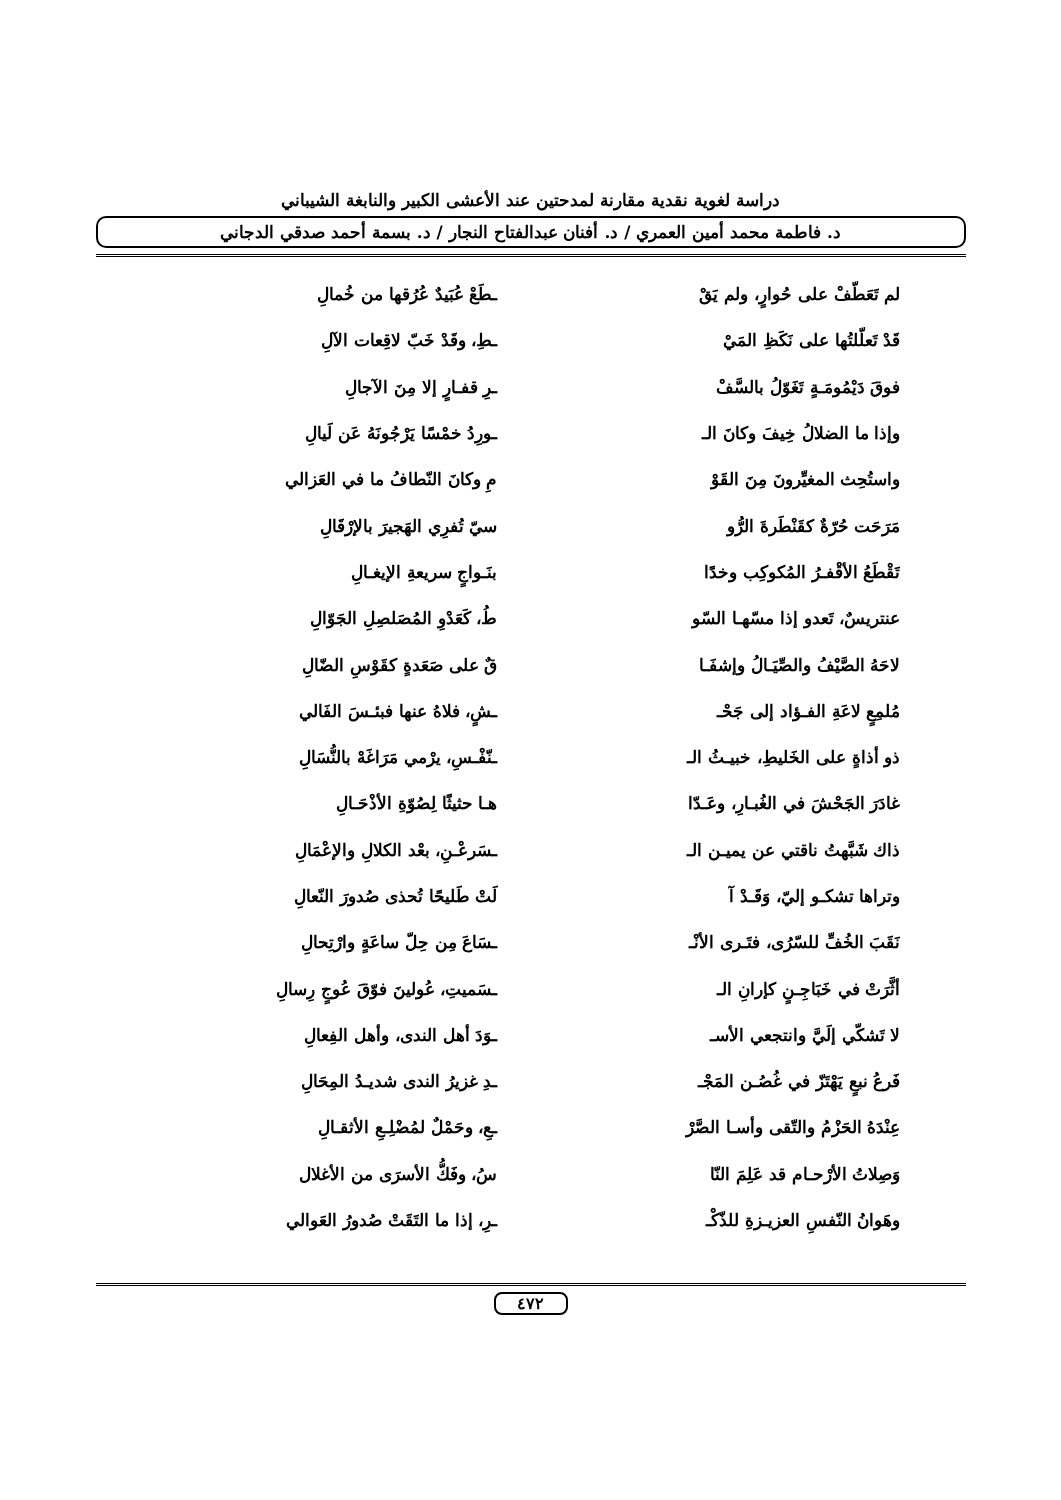دراسة لغوية نقدية مقارنة لمدحتين عند الأعشى الكبير والنابغة الشيباني
د. فاطمة محمد أمين العمري / د. أفنان عبدالفتاح النجار / د. بسمة أحمد صدقي الدجاني
لم تَعَطّفْ على حُوارٍ، ولم يَقْ ـطَعْ عُبَيدٌ عُرُقها من خُمالِ
قَدْ تَعلّلتُها على نَكَظِ المَيْ ـطِ، وقَدْ خَبّ لاقِعات الآلِ
فوقَ دَيْمُومَـةٍ تَغَوّلُ بالسَّفْ ـرِ قفـارٍ إلا مِنَ الآجالِ
وإذا ما الضلالُ خِيفَ وكانَ الـ ـورِدُ خمْسًا يَرْجُونَهُ عَن لَيالِ
واستُحِث المغيِّرونَ مِنَ القَوْ مِ وكانَ النّطافُ ما في العَزالي
مَرَحَت حُرّةٌ كقَنْطَرةَ الرُّو سيّ تُفرِي الهَجيرَ بالإرْقَالِ
تَقْطَعُ الأقْفـرُ المُكوكِب وخدًا بنَـواجٍ سريعةِ الإيغـالِ
عنتريسٌ، تَعدو إذا مسّهـا السّو طُ، كَعَدْوِ المُصَلصِلِ الجَوّالِ
لاحَهُ الصَّيْفُ والصِّيَـالُ وإشفَـا قٌ على صَعَدةٍ كقَوْسِ الضّالِ
مُلمِعٍ لاعَةِ الفـؤاد إلى جَحْـ ـشٍ، فلاهُ عنها فبئـسَ الفَالي
ذو أذاةٍ على الخَليطِ، خبيـثُ الـ ـنّفْـسِ، يرْمي مَرَاغَهْ بالنُّسَالِ
غادَرَ الجَحْشَ في الغُبـارِ، وعَـدّا هـا حثيثًا لِصُوّةِ الأذْحَـالِ
ذاك شَبَّهتُ ناقتي عن يميـن الـ ـسَرعْـنِ، بعْد الكلالِ والإعْمَالِ
وتراها تشكـو إليّ، وَقَـدْ آ لَتْ طَليحًا تُحذى صُدورَ النّعالِ
نَقَبَ الخُفِّ للسّرُى، فتَـرى الأنْـ ـسَاعَ مِن حِلّ ساعَةٍ وارْتِحالِ
أثَّرَتْ في خَبَاجِـنٍ كإرانِ الـ ـسَميتِ، عُولينَ فوّقَ عُوجٍ رِسالِ
لا تَشكّي إلَيَّ وانتجعي الأسـ ـوَدَ أهل الندى، وأهل الفِعالِ
فَرعُ نبعٍ يَهْتَزّ في غُصُـن المَجْـ ـدِ غزيرُ الندى شديـدُ المِحَالِ
عِنْدَهُ الحَزْمُ والتّقى وأسـا الصَّرْ ـعِ، وحَمْلٌ لمُضْلِـعِ الأثقـالِ
وَصِلاتُ الأرْحـام قد عَلِمَ النّا سُ، وفَكُّ الأسرَى من الأغلال
وهَوانُ النّفسِ العزيـزةِ للذّكْـ ـرِ، إذا ما التَقَتْ صُدورُ العَوالي
٤٧٢